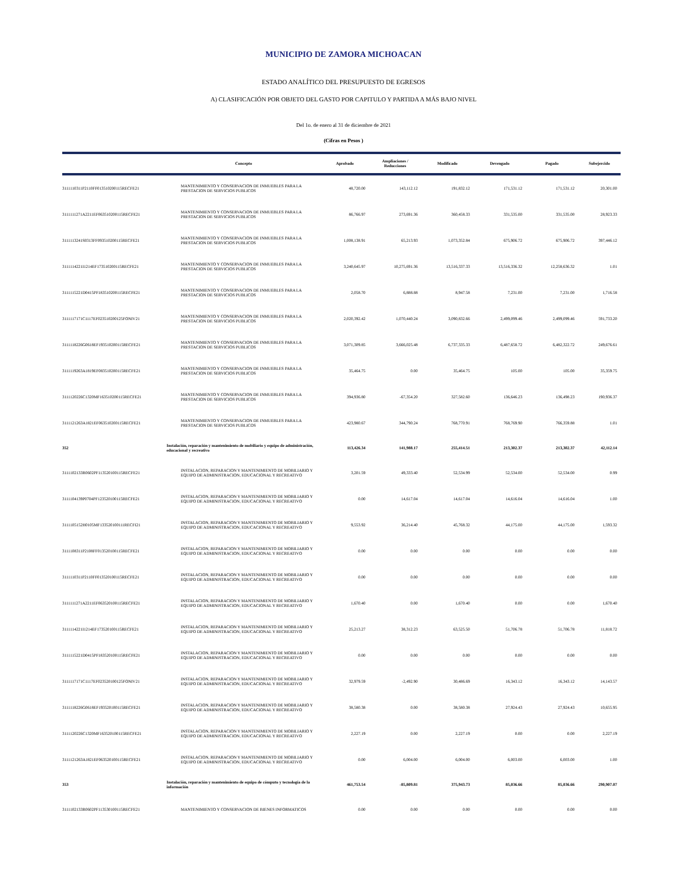MUNICIPIO DE ZAMORA MICHOACAN
ESTADO ANALÍTICO DEL PRESUPUESTO DE EGRESOS
A) CLASIFICACIÓN POR OBJETO DEL GASTO POR CAPITULO Y PARTIDA A MÁS BAJO NIVEL
Del 1o. de enero al 31 de diciembre de 2021
(Cifras en Pesos )
| | Concepto | Aprobado | Ampliaciones / Reducciones | Modificado | Devengado | Pagado | Subejercido |
| --- | --- | --- | --- | --- | --- | --- | --- |
| 3111110311P2110FF013510200115RECFE21 | MANTENIMIENTO Y CONSERVACION DE INMUEBLES PARA LA PRESTACION DE SERVICIOS PUBLICOS | 48,720.00 | 143,112.12 | 191,832.12 | 171,531.12 | 171,531.12 | 20,301.00 |
| 3111111271A2211EF063510200115RECFE21 | MANTENIMIENTO Y CONSERVACION DE INMUEBLES PARA LA PRESTACION DE SERVICIOS PUBLICOS | 86,766.97 | 273,691.36 | 360,458.33 | 331,535.00 | 331,535.00 | 28,923.33 |
| 3111113241S0313FF093510200115RECFE21 | MANTENIMIENTO Y CONSERVACION DE INMUEBLES PARA LA PRESTACION DE SERVICIOS PUBLICOS | 1,008,138.91 | 65,213.93 | 1,073,352.84 | 675,906.72 | 675,906.72 | 397,446.12 |
| 3111114221I1214EF173510200115RECFE21 | MANTENIMIENTO Y CONSERVACION DE INMUEBLES PARA LA PRESTACION DE SERVICIOS PUBLICOS | 3,240,645.97 | 10,275,691.36 | 13,516,337.33 | 13,516,336.32 | 12,258,636.32 | 1.01 |
| 3111115221D0415PF183510200115RECFE21 | MANTENIMIENTO Y CONSERVACION DE INMUEBLES PARA LA PRESTACION DE SERVICIOS PUBLICOS | 2,058.70 | 6,888.88 | 8,947.58 | 7,231.00 | 7,231.00 | 1,716.58 |
| 3111117171C1117EF023510200125FONIV21 | MANTENIMIENTO Y CONSERVACION DE INMUEBLES PARA LA PRESTACION DE SERVICIOS PUBLICOS | 2,020,392.42 | 1,070,440.24 | 3,090,832.66 | 2,499,099.46 | 2,499,099.46 | 591,733.20 |
| 3111118226G0618EF193510200115RECFE21 | MANTENIMIENTO Y CONSERVACION DE INMUEBLES PARA LA PRESTACION DE SERVICIOS PUBLICOS | 3,071,309.85 | 3,666,025.48 | 6,737,335.33 | 6,487,658.72 | 6,482,322.72 | 249,676.61 |
| 3111119263A1819EF083510200115RECFE21 | MANTENIMIENTO Y CONSERVACION DE INMUEBLES PARA LA PRESTACION DE SERVICIOS PUBLICOS | 35,464.75 | 0.00 | 35,464.75 | 105.00 | 105.00 | 35,359.75 |
| 3111120226C1320MF163510200115RECFE21 | MANTENIMIENTO Y CONSERVACION DE INMUEBLES PARA LA PRESTACION DE SERVICIOS PUBLICOS | 394,936.80 | -67,354.20 | 327,582.60 | 136,646.23 | 136,498.23 | 190,936.37 |
| 3111121263A1821EF063510200115RECFE21 | MANTENIMIENTO Y CONSERVACION DE INMUEBLES PARA LA PRESTACION DE SERVICIOS PUBLICOS | 423,980.67 | 344,790.24 | 768,770.91 | 768,769.90 | 766,359.88 | 1.01 |
| 352 | Instalación, reparación y mantenimiento de mobiliario y equipo de administración, educacional y recreativo | 113,426.34 | 141,988.17 | 255,414.51 | 213,302.37 | 213,302.37 | 42,112.14 |
| 3111102133R0602PF113520100115RECFE21 | INSTALACION, REPARACION Y MANTENIMIENTO DE MOBILIARIO Y EQUIPO DE ADMINISTRACION, EDUCACIONAL Y RECREATIVO | 3,201.59 | 49,333.40 | 52,534.99 | 52,534.00 | 52,534.00 | 0.99 |
| 3111104139P0704PF123520100115RECFE21 | INSTALACION, REPARACION Y MANTENIMIENTO DE MOBILIARIO Y EQUIPO DE ADMINISTRACION, EDUCACIONAL Y RECREATIVO | 0.00 | 14,617.04 | 14,617.04 | 14,616.04 | 14,616.04 | 1.00 |
| 3111105152H0105MF133520100111RECFI21 | INSTALACION, REPARACION Y MANTENIMIENTO DE MOBILIARIO Y EQUIPO DE ADMINISTRACION, EDUCACIONAL Y RECREATIVO | 9,553.92 | 36,214.40 | 45,768.32 | 44,175.00 | 44,175.00 | 1,593.32 |
| 3111108311P2108FF013520100115RECFE21 | INSTALACION, REPARACION Y MANTENIMIENTO DE MOBILIARIO Y EQUIPO DE ADMINISTRACION, EDUCACIONAL Y RECREATIVO | 0.00 | 0.00 | 0.00 | 0.00 | 0.00 | 0.00 |
| 3111110311P2110FF013520100115RECFE21 | INSTALACION, REPARACION Y MANTENIMIENTO DE MOBILIARIO Y EQUIPO DE ADMINISTRACION, EDUCACIONAL Y RECREATIVO | 0.00 | 0.00 | 0.00 | 0.00 | 0.00 | 0.00 |
| 3111111271A2211EF063520100115RECFE21 | INSTALACION, REPARACION Y MANTENIMIENTO DE MOBILIARIO Y EQUIPO DE ADMINISTRACION, EDUCACIONAL Y RECREATIVO | 1,670.40 | 0.00 | 1,670.40 | 0.00 | 0.00 | 1,670.40 |
| 3111114221I1214EF173520100115RECFE21 | INSTALACION, REPARACION Y MANTENIMIENTO DE MOBILIARIO Y EQUIPO DE ADMINISTRACION, EDUCACIONAL Y RECREATIVO | 25,213.27 | 38,312.23 | 63,525.50 | 51,706.78 | 51,706.78 | 11,818.72 |
| 3111115221D0415PF183520100115RECFE21 | INSTALACION, REPARACION Y MANTENIMIENTO DE MOBILIARIO Y EQUIPO DE ADMINISTRACION, EDUCACIONAL Y RECREATIVO | 0.00 | 0.00 | 0.00 | 0.00 | 0.00 | 0.00 |
| 3111117171C1117EF023520100125FONIV21 | INSTALACION, REPARACION Y MANTENIMIENTO DE MOBILIARIO Y EQUIPO DE ADMINISTRACION, EDUCACIONAL Y RECREATIVO | 32,979.59 | -2,492.90 | 30,486.69 | 16,343.12 | 16,343.12 | 14,143.57 |
| 3111118226G0618EF193520100115RECFE21 | INSTALACION, REPARACION Y MANTENIMIENTO DE MOBILIARIO Y EQUIPO DE ADMINISTRACION, EDUCACIONAL Y RECREATIVO | 38,580.38 | 0.00 | 38,580.38 | 27,924.43 | 27,924.43 | 10,655.95 |
| 3111120226C1320MF163520100115RECFE21 | INSTALACION, REPARACION Y MANTENIMIENTO DE MOBILIARIO Y EQUIPO DE ADMINISTRACION, EDUCACIONAL Y RECREATIVO | 2,227.19 | 0.00 | 2,227.19 | 0.00 | 0.00 | 2,227.19 |
| 3111121263A1821EF063520100115RECFE21 | INSTALACION, REPARACION Y MANTENIMIENTO DE MOBILIARIO Y EQUIPO DE ADMINISTRACION, EDUCACIONAL Y RECREATIVO | 0.00 | 6,004.00 | 6,004.00 | 6,003.00 | 6,003.00 | 1.00 |
| 353 | Instalación, reparación y mantenimiento de equipo de cómputo y tecnología de la información | 461,753.54 | -85,809.81 | 375,943.73 | 85,036.66 | 85,036.66 | 290,907.07 |
| 3111102133R0602PF113530100115RECFE21 | MANTENIMIENTO Y CONSERVACION DE BIENES INFORMATICOS | 0.00 | 0.00 | 0.00 | 0.00 | 0.00 | 0.00 |